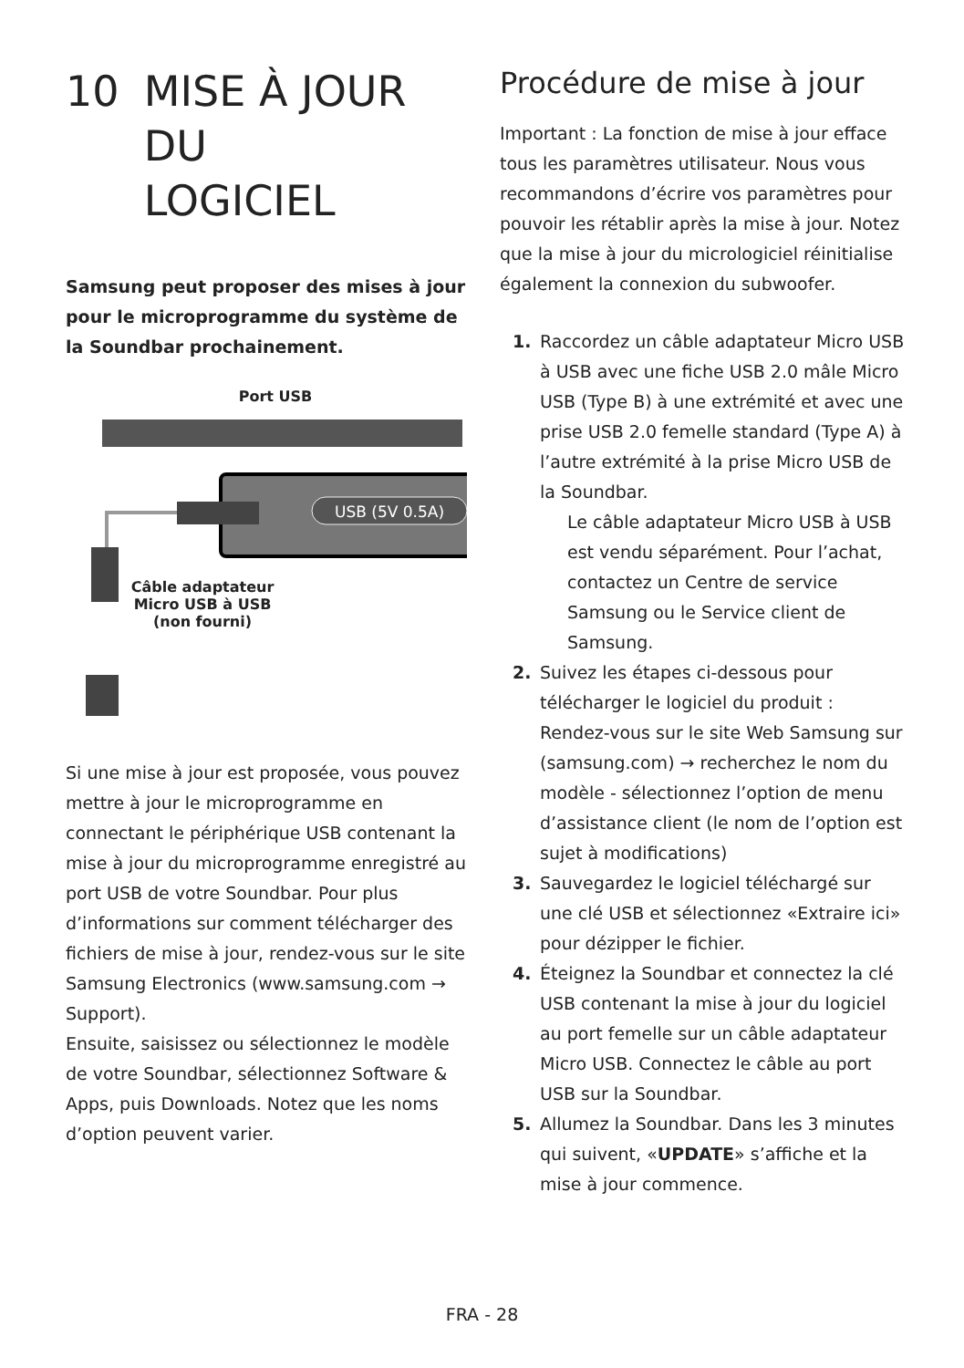10 MISE À JOUR DU
LOGICIEL
Samsung peut proposer des mises à jour pour le microprogramme du système de la Soundbar prochainement.
Port USB
USB (5V 0.5A)
Câble adaptateur
Micro USB à USB
(non fourni)
Si une mise à jour est proposée, vous pouvez mettre à jour le microprogramme en connectant le périphérique USB contenant la mise à jour du microprogramme enregistré au port USB de votre Soundbar. Pour plus d’informations sur comment télécharger des fichiers de mise à jour, rendez-vous sur le site Samsung Electronics (www.samsung.com → Support).
Ensuite, saisissez ou sélectionnez le modèle de votre Soundbar, sélectionnez Software & Apps, puis Downloads. Notez que les noms d’option peuvent varier.
Procédure de mise à jour
Important : La fonction de mise à jour efface tous les paramètres utilisateur. Nous vous recommandons d’écrire vos paramètres pour pouvoir les rétablir après la mise à jour. Notez que la mise à jour du micrologiciel réinitialise également la connexion du subwoofer.
1. Raccordez un câble adaptateur Micro USB à USB avec une fiche USB 2.0 mâle Micro USB (Type B) à une extrémité et avec une prise USB 2.0 femelle standard (Type A) à l’autre extrémité à la prise Micro USB de la Soundbar.
Le câble adaptateur Micro USB à USB est vendu séparément. Pour l’achat, contactez un Centre de service Samsung ou le Service client de Samsung.
2. Suivez les étapes ci-dessous pour télécharger le logiciel du produit :
Rendez-vous sur le site Web Samsung sur (samsung.com) → recherchez le nom du modèle - sélectionnez l’option de menu d’assistance client (le nom de l’option est sujet à modifications)
3. Sauvegardez le logiciel téléchargé sur une clé USB et sélectionnez «Extraire ici» pour dézipper le fichier.
4. Éteignez la Soundbar et connectez la clé USB contenant la mise à jour du logiciel au port femelle sur un câble adaptateur Micro USB. Connectez le câble au port USB sur la Soundbar.
5. Allumez la Soundbar. Dans les 3 minutes qui suivent, «UPDATE» s’affiche et la mise à jour commence.
FRA - 28